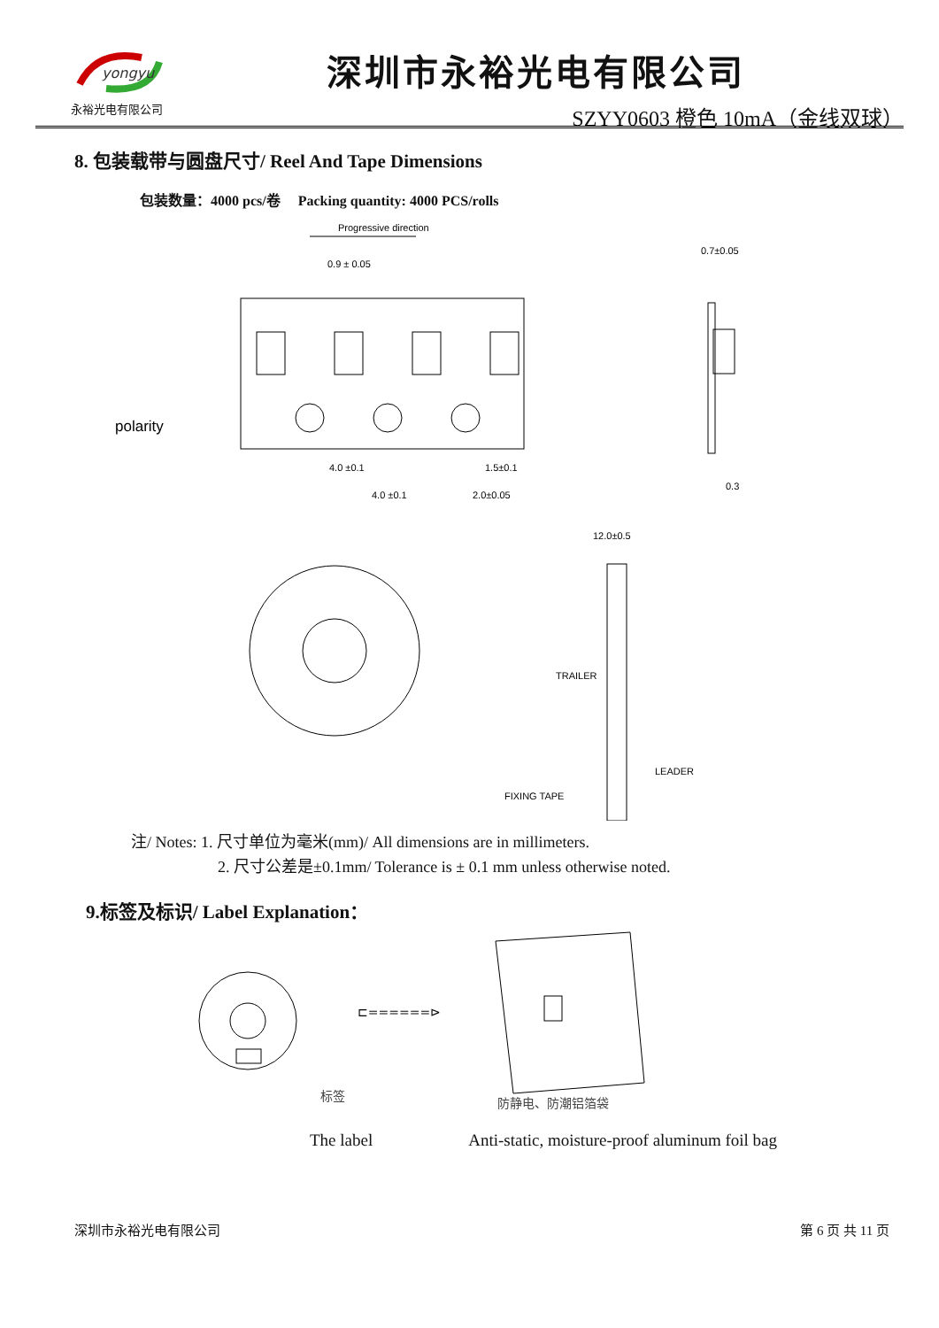yongyu
永裕光电有限公司
深圳市永裕光电有限公司
SZYY0603 橙色 10mA（金线双球）
8. 包装载带与圆盘尺寸/ Reel And Tape Dimensions
包装数量：4000 pcs/卷　 Packing quantity: 4000 PCS/rolls
Progressive direction
0.9 ± 0.05
0.7±0.05
polarity
4.0 ±0.1
1.5±0.1
4.0 ±0.1
2.0±0.05
0.3
12.0±0.5
TRAILER
LEADER
FIXING TAPE
注/ Notes: 1. 尺寸单位为毫米(mm)/ All dimensions are in millimeters.
2. 尺寸公差是±0.1mm/ Tolerance is ± 0.1 mm unless otherwise noted.
9.标签及标识/ Label Explanation：
⊏======⊳
标签
防静电、防潮铝箔袋
The label Anti-static, moisture-proof aluminum foil bag
深圳市永裕光电有限公司 第 6 页 共 11 页